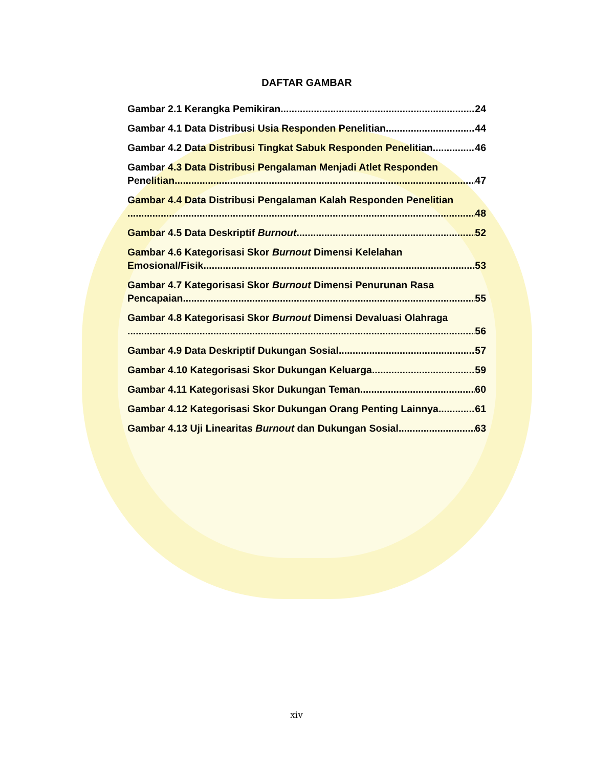DAFTAR GAMBAR
Gambar 2.1 Kerangka Pemikiran 24
Gambar 4.1 Data Distribusi Usia Responden Penelitian 44
Gambar 4.2 Data Distribusi Tingkat Sabuk Responden Penelitian 46
Gambar 4.3 Data Distribusi Pengalaman Menjadi Atlet Responden
Penelitian 47
Gambar 4.4 Data Distribusi Pengalaman Kalah Responden Penelitian
48
Gambar 4.5 Data Deskriptif Burnout 52
Gambar 4.6 Kategorisasi Skor Burnout Dimensi Kelelahan
Emosional/Fisik 53
Gambar 4.7 Kategorisasi Skor Burnout Dimensi Penurunan Rasa
Pencapaian 55
Gambar 4.8 Kategorisasi Skor Burnout Dimensi Devaluasi Olahraga
56
Gambar 4.9 Data Deskriptif Dukungan Sosial 57
Gambar 4.10 Kategorisasi Skor Dukungan Keluarga 59
Gambar 4.11 Kategorisasi Skor Dukungan Teman 60
Gambar 4.12 Kategorisasi Skor Dukungan Orang Penting Lainnya 61
Gambar 4.13 Uji Linearitas Burnout dan Dukungan Sosial 63
xiv